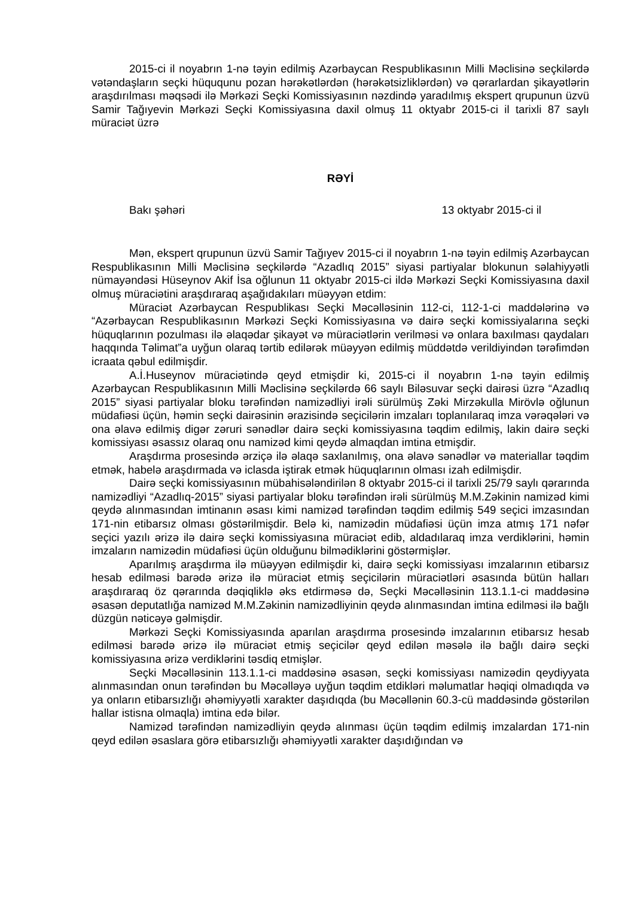2015-ci il noyabrın 1-nə təyin edilmiş Azərbaycan Respublikasının Milli Məclisinə seçkilərdə vətəndaşların seçki hüququnu pozan hərəkətlərdən (hərəkətsizliklərdən) və qərarlardan şikayətlərin araşdırılması məqsədi ilə Mərkəzi Seçki Komissiyasının nəzdində yaradılmış ekspert qrupunun üzvü Samir Tağıyevin Mərkəzi Seçki Komissiyasına daxil olmuş 11 oktyabr 2015-ci il tarixli 87 saylı müraciət üzrə
RƏYİ
Bakı şəhəri 13 oktyabr 2015-ci il
Mən, ekspert qrupunun üzvü Samir Tağıyev 2015-ci il noyabrın 1-nə təyin edilmiş Azərbaycan Respublikasının Milli Məclisinə seçkilərdə “Azadlıq 2015” siyasi partiyalar blokunun səlahiyyətli nümayəndəsi Hüseynov Akif İsa oğlunun 11 oktyabr 2015-ci ildə Mərkəzi Seçki Komissiyasına daxil olmuş müraciətini araşdıraraq aşağıdakıları müəyyən etdim:
Müraciət Azərbaycan Respublikası Seçki Məcəlləsinin 112-ci, 112-1-ci maddələrinə və “Azərbaycan Respublikasının Mərkəzi Seçki Komissiyasına və dairə seçki komissiyalarına seçki hüquqlarının pozulması ilə əlaqədar şikayət və müraciətlərin verilməsi və onlara baxılması qaydaları haqqında Təlimat”a uyğun olaraq tərtib edilərək müəyyən edilmiş müddətdə verildiyindən tərəfimdən icraata qəbul edilmişdir.
A.İ.Huseynov müraciətində qeyd etmişdir ki, 2015-ci il noyabrın 1-nə təyin edilmiş Azərbaycan Respublikasının Milli Məclisinə seçkilərdə 66 saylı Biləsuvar seçki dairəsi üzrə “Azadlıq 2015” siyasi partiyalar bloku tərəfindən namizədliyi irəli sürülmüş Zəki Mirzəkulla Mirövlə oğlunun müdafiəsi üçün, həmin seçki dairəsinin ərazisində seçicilərin imzaları toplanılaraq imza vərəqələri və ona əlavə edilmiş digər zəruri sənədlər dairə seçki komissiyasına təqdim edilmiş, lakin dairə seçki komissiyası əsassız olaraq onu namizəd kimi qeydə almaqdan imtina etmişdir.
Araşdırma prosesində ərziçə ilə əlaqə saxlanılmış, ona əlavə sənədlər və materiallar təqdim etmək, habelə araşdırmada və iclasda iştirak etmək hüquqlarının olması izah edilmişdir.
Dairə seçki komissiyasının mübahisələndirilən 8 oktyabr 2015-ci il tarixli 25/79 saylı qərarında namizədliyi “Azadlıq-2015” siyasi partiyalar bloku tərəfindən irəli sürülmüş M.M.Zəkinin namizəd kimi qeydə alınmasından imtinanın əsası kimi namizəd tərəfindən təqdim edilmiş 549 seçici imzasından 171-nin etibarsız olması göstərilmişdir. Belə ki, namizədin müdafiəsi üçün imza atmış 171 nəfər seçici yazılı ərizə ilə dairə seçki komissiyasına müraciət edib, aldadılaraq imza verdiklərini, həmin imzaların namizədin müdafiəsi üçün olduğunu bilmədiklərini göstərmişlər.
Aparılmış araşdırma ilə müəyyən edilmişdir ki, dairə seçki komissiyası imzalarının etibarsız hesab edilməsi barədə ərizə ilə müraciət etmiş seçicilərin müraciətləri əsasında bütün halları araşdıraraq öz qərarında dəqiqliklə əks etdirməsə də, Seçki Məcəlləsinin 113.1.1-ci maddəsinə əsasən deputatlığa namizəd M.M.Zəkinin namizədliyinin qeydə alınmasından imtina edilməsi ilə bağlı düzgün nəticəyə gəlmişdir.
Mərkəzi Seçki Komissiyasında aparılan araşdırma prosesində imzalarının etibarsız hesab edilməsi barədə ərizə ilə müraciət etmiş seçicilər qeyd edilən məsələ ilə bağlı dairə seçki komissiyasına ərizə verdiklərini təsdiq etmişlər.
Seçki Məcəlləsinin 113.1.1-ci maddəsinə əsasən, seçki komissiyası namizədin qeydiyyata alınmasından onun tərəfindən bu Məcəlləyə uyğun təqdim etdikləri məlumatlar həqiqi olmadıqda və ya onların etibarsızlığı əhəmiyyətli xarakter daşıdıqda (bu Məcəllənin 60.3-cü maddəsində göstərilən hallar istisna olmaqla) imtina edə bilər.
Namizəd tərəfindən namizədliyin qeydə alınması üçün təqdim edilmiş imzalardan 171-nin qeyd edilən əsaslara görə etibarsızlığı əhəmiyyətli xarakter daşıdığından və